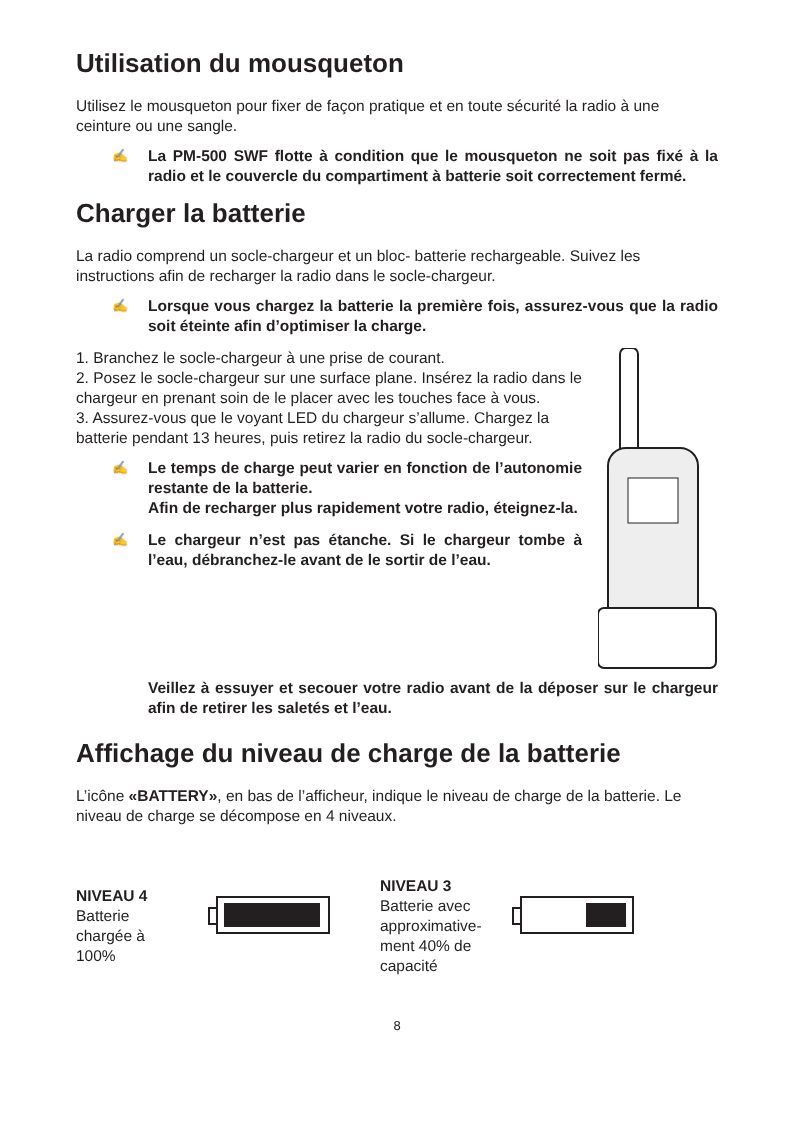Utilisation du mousqueton
Utilisez le mousqueton pour fixer de façon pratique et en toute sécurité la radio à une ceinture ou une sangle.
✍ La PM-500 SWF flotte à condition que le mousqueton ne soit pas fixé à la radio et le couvercle du compartiment à batterie soit correctement fermé.
Charger la batterie
La radio comprend un socle-chargeur et un bloc- batterie rechargeable. Suivez les instructions afin de recharger la radio dans le socle-chargeur.
✍ Lorsque vous chargez la batterie la première fois, assurez-vous que la radio soit éteinte afin d’optimiser la charge.
1. Branchez le socle-chargeur à une prise de courant.
2. Posez le socle-chargeur sur une surface plane. Insérez la radio dans le chargeur en prenant soin de le placer avec les touches face à vous.
3. Assurez-vous que le voyant LED du chargeur s’allume. Chargez la batterie pendant 13 heures, puis retirez la radio du socle-chargeur.
✍ Le temps de charge peut varier en fonction de l’autonomie restante de la batterie.
Afin de recharger plus rapidement votre radio, éteignez-la.
✍ Le chargeur n’est pas étanche. Si le chargeur tombe à l’eau, débranchez-le avant de le sortir de l’eau.
Veillez à essuyer et secouer votre radio avant de la déposer sur le chargeur afin de retirer les saletés et l’eau.
Affichage du niveau de charge de la batterie
L’icône «BATTERY», en bas de l’afficheur, indique le niveau de charge de la batterie. Le niveau de charge se décompose en 4 niveaux.
NIVEAU 4
Batterie chargée à 100%
NIVEAU 3
Batterie avec approximative-ment 40% de capacité
8